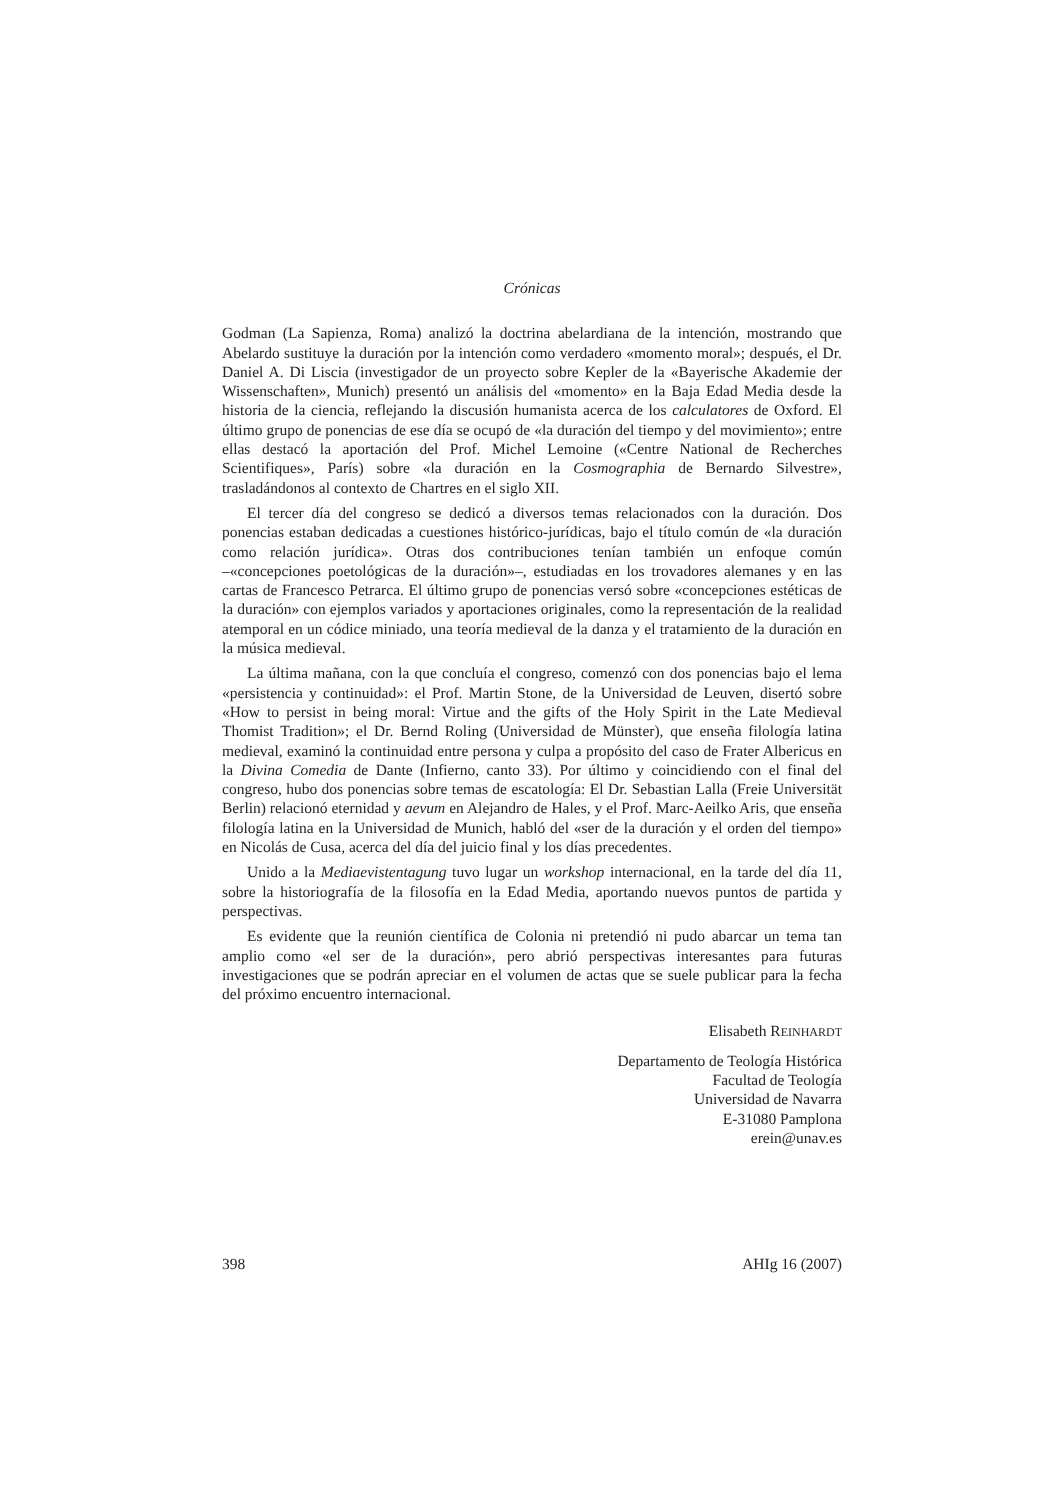Crónicas
Godman (La Sapienza, Roma) analizó la doctrina abelardiana de la intención, mostrando que Abelardo sustituye la duración por la intención como verdadero «momento moral»; después, el Dr. Daniel A. Di Liscia (investigador de un proyecto sobre Kepler de la «Bayerische Akademie der Wissenschaften», Munich) presentó un análisis del «momento» en la Baja Edad Media desde la historia de la ciencia, reflejando la discusión humanista acerca de los calculatores de Oxford. El último grupo de ponencias de ese día se ocupó de «la duración del tiempo y del movimiento»; entre ellas destacó la aportación del Prof. Michel Lemoine («Centre National de Recherches Scientifiques», París) sobre «la duración en la Cosmographia de Bernardo Silvestre», trasladándonos al contexto de Chartres en el siglo XII.
El tercer día del congreso se dedicó a diversos temas relacionados con la duración. Dos ponencias estaban dedicadas a cuestiones histórico-jurídicas, bajo el título común de «la duración como relación jurídica». Otras dos contribuciones tenían también un enfoque común –«concepciones poetológicas de la duración»–, estudiadas en los trovadores alemanes y en las cartas de Francesco Petrarca. El último grupo de ponencias versó sobre «concepciones estéticas de la duración» con ejemplos variados y aportaciones originales, como la representación de la realidad atemporal en un códice miniado, una teoría medieval de la danza y el tratamiento de la duración en la música medieval.
La última mañana, con la que concluía el congreso, comenzó con dos ponencias bajo el lema «persistencia y continuidad»: el Prof. Martin Stone, de la Universidad de Leuven, disertó sobre «How to persist in being moral: Virtue and the gifts of the Holy Spirit in the Late Medieval Thomist Tradition»; el Dr. Bernd Roling (Universidad de Münster), que enseña filología latina medieval, examinó la continuidad entre persona y culpa a propósito del caso de Frater Albericus en la Divina Comedia de Dante (Infierno, canto 33). Por último y coincidiendo con el final del congreso, hubo dos ponencias sobre temas de escatología: El Dr. Sebastian Lalla (Freie Universität Berlin) relacionó eternidad y aevum en Alejandro de Hales, y el Prof. Marc-Aeilko Aris, que enseña filología latina en la Universidad de Munich, habló del «ser de la duración y el orden del tiempo» en Nicolás de Cusa, acerca del día del juicio final y los días precedentes.
Unido a la Mediaevistentagung tuvo lugar un workshop internacional, en la tarde del día 11, sobre la historiografía de la filosofía en la Edad Media, aportando nuevos puntos de partida y perspectivas.
Es evidente que la reunión científica de Colonia ni pretendió ni pudo abarcar un tema tan amplio como «el ser de la duración», pero abrió perspectivas interesantes para futuras investigaciones que se podrán apreciar en el volumen de actas que se suele publicar para la fecha del próximo encuentro internacional.
Elisabeth REINHARDT
Departamento de Teología Histórica
Facultad de Teología
Universidad de Navarra
E-31080 Pamplona
erein@unav.es
398 AHIg 16 (2007)